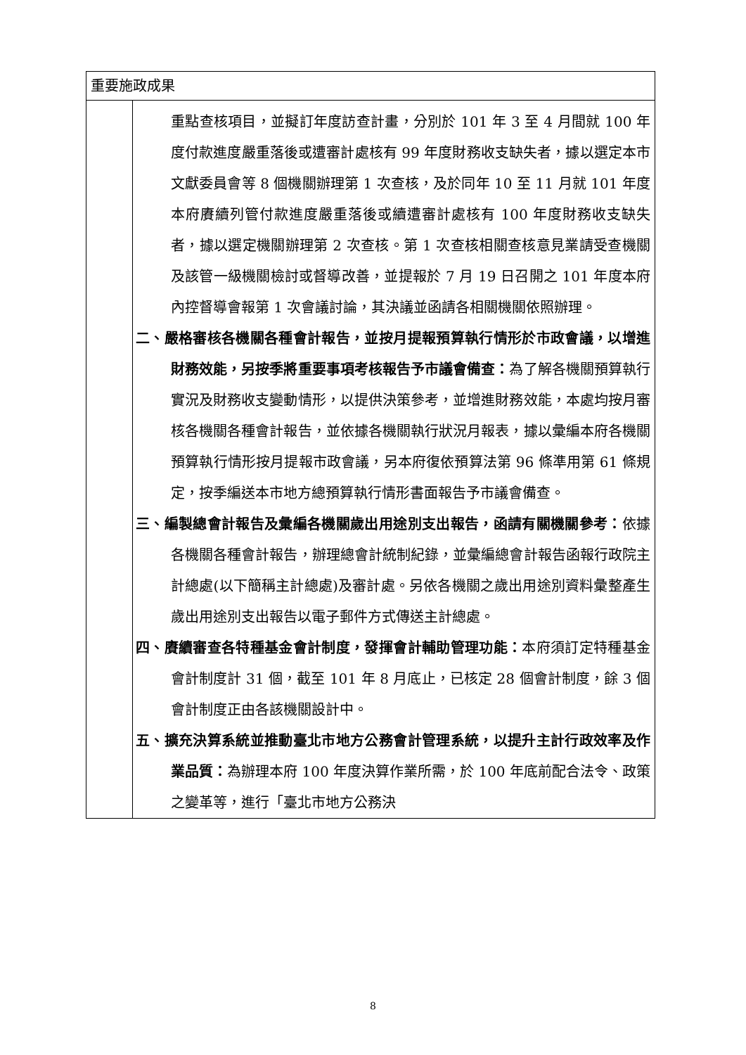| 重要施政成果 | |
| | 重點查核項目，並擬訂年度訪查計畫，分別於 101 年 3 至 4 月間就 100 年度付款進度嚴重落後或遭審計處核有 99 年度財務收支缺失者，據以選定本市文獻委員會等 8 個機關辦理第 1 次查核，及於同年 10 至 11 月就 101 年度本府賡續列管付款進度嚴重落後或續遭審計處核有 100 年度財務收支缺失者，據以選定機關辦理第 2 次查核。第 1 次查核相關查核意見業請受查機關及該管一級機關檢討或督導改善，並提報於 7 月 19 日召開之 101 年度本府內控督導會報第 1 次會議討論，其決議並函請各相關機關依照辦理。 二、嚴格審核各機關各種會計報告，並按月提報預算執行情形於市政會議，以增進財務效能，另按季將重要事項考核報告予市議會備查： 為了解各機關預算執行實況及財務收支變動情形，以提供決策參考，並增進財務效能，本處均按月審核各機關各種會計報告，並依據各機關執行狀況月報表，據以彙編本府各機關預算執行情形按月提報市政會議，另本府復依預算法第 96 條準用第 61 條規定，按季編送本市地方總預算執行情形書面報告予市議會備查。 三、編製總會計報告及彙編各機關歲出用途別支出報告，函請有關機關參考： 依據各機關各種會計報告，辦理總會計統制紀錄，並彙編總會計報告函報行政院主計總處(以下簡稱主計總處)及審計處。另依各機關之歲出用途別資料彙整產生歲出用途別支出報告以電子郵件方式傳送主計總處。 四、賡續審查各特種基金會計制度，發揮會計輔助管理功能： 本府須訂定特種基金會計制度計 31 個，截至 101 年 8 月底止，已核定 28 個會計制度，餘 3 個會計制度正由各該機關設計中。 五、擴充決算系統並推動臺北市地方公務會計管理系統，以提升主計行政效率及作業品質： 為辦理本府 100 年度決算作業所需，於 100 年底前配合法令、政策之變革等，進行「臺北市地方公務決 |
8